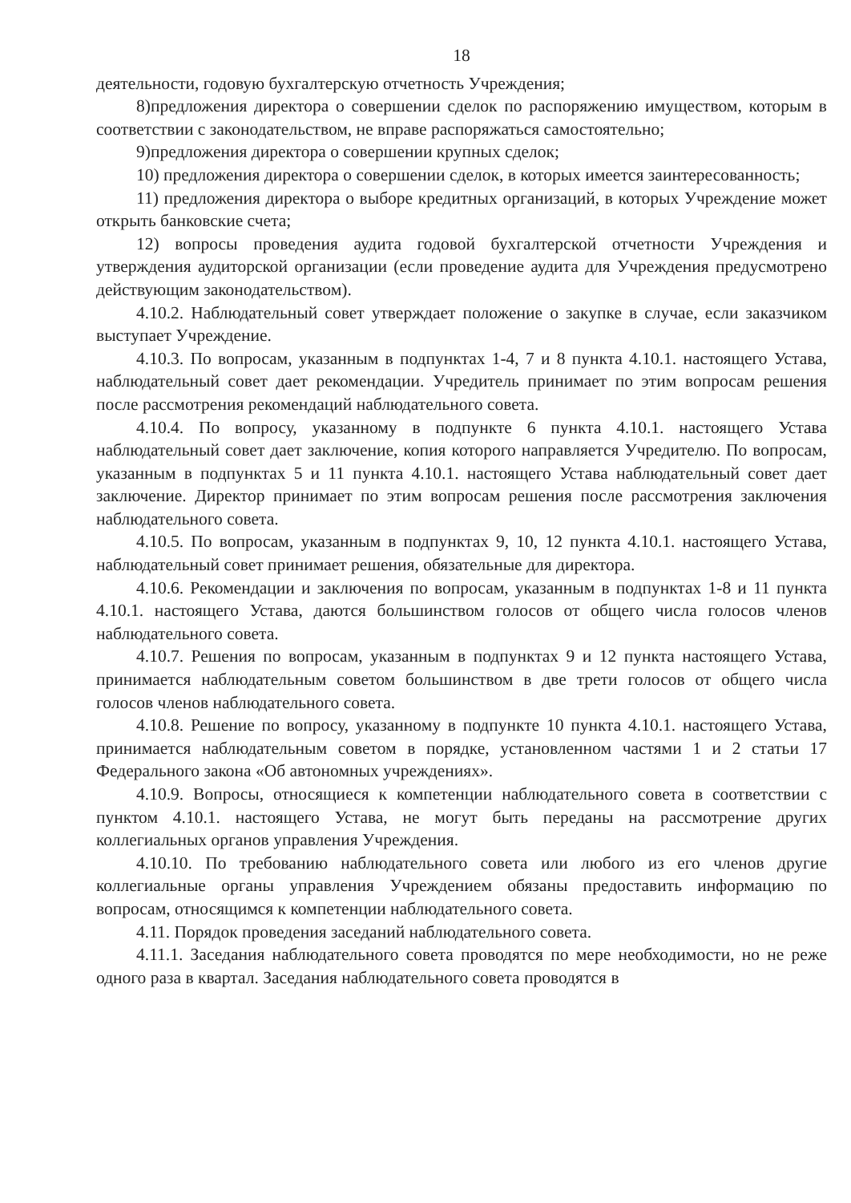18
деятельности, годовую бухгалтерскую отчетность Учреждения;
8)предложения директора о совершении сделок по распоряжению имуществом, которым в соответствии с законодательством, не вправе распоряжаться самостоятельно;
9)предложения директора о совершении крупных сделок;
10) предложения директора о совершении сделок, в которых имеется заинтересованность;
11) предложения директора о выборе кредитных организаций, в которых Учреждение может открыть банковские счета;
12) вопросы проведения аудита годовой бухгалтерской отчетности Учреждения и утверждения аудиторской организации (если проведение аудита для Учреждения предусмотрено действующим законодательством).
4.10.2. Наблюдательный совет утверждает положение о закупке в случае, если заказчиком выступает Учреждение.
4.10.3. По вопросам, указанным в подпунктах 1-4, 7 и 8 пункта 4.10.1. настоящего Устава, наблюдательный совет дает рекомендации. Учредитель принимает по этим вопросам решения после рассмотрения рекомендаций наблюдательного совета.
4.10.4. По вопросу, указанному в подпункте 6 пункта 4.10.1. настоящего Устава наблюдательный совет дает заключение, копия которого направляется Учредителю. По вопросам, указанным в подпунктах 5 и 11 пункта 4.10.1. настоящего Устава наблюдательный совет дает заключение. Директор принимает по этим вопросам решения после рассмотрения заключения наблюдательного совета.
4.10.5. По вопросам, указанным в подпунктах 9, 10, 12 пункта 4.10.1. настоящего Устава, наблюдательный совет принимает решения, обязательные для директора.
4.10.6. Рекомендации и заключения по вопросам, указанным в подпунктах 1-8 и 11 пункта 4.10.1. настоящего Устава, даются большинством голосов от общего числа голосов членов наблюдательного совета.
4.10.7. Решения по вопросам, указанным в подпунктах 9 и 12 пункта настоящего Устава, принимается наблюдательным советом большинством в две трети голосов от общего числа голосов членов наблюдательного совета.
4.10.8. Решение по вопросу, указанному в подпункте 10 пункта 4.10.1. настоящего Устава, принимается наблюдательным советом в порядке, установленном частями 1 и 2 статьи 17 Федерального закона «Об автономных учреждениях».
4.10.9. Вопросы, относящиеся к компетенции наблюдательного совета в соответствии с пунктом 4.10.1. настоящего Устава, не могут быть переданы на рассмотрение других коллегиальных органов управления Учреждения.
4.10.10. По требованию наблюдательного совета или любого из его членов другие коллегиальные органы управления Учреждением обязаны предоставить информацию по вопросам, относящимся к компетенции наблюдательного совета.
4.11. Порядок проведения заседаний наблюдательного совета.
4.11.1. Заседания наблюдательного совета проводятся по мере необходимости, но не реже одного раза в квартал. Заседания наблюдательного совета проводятся в